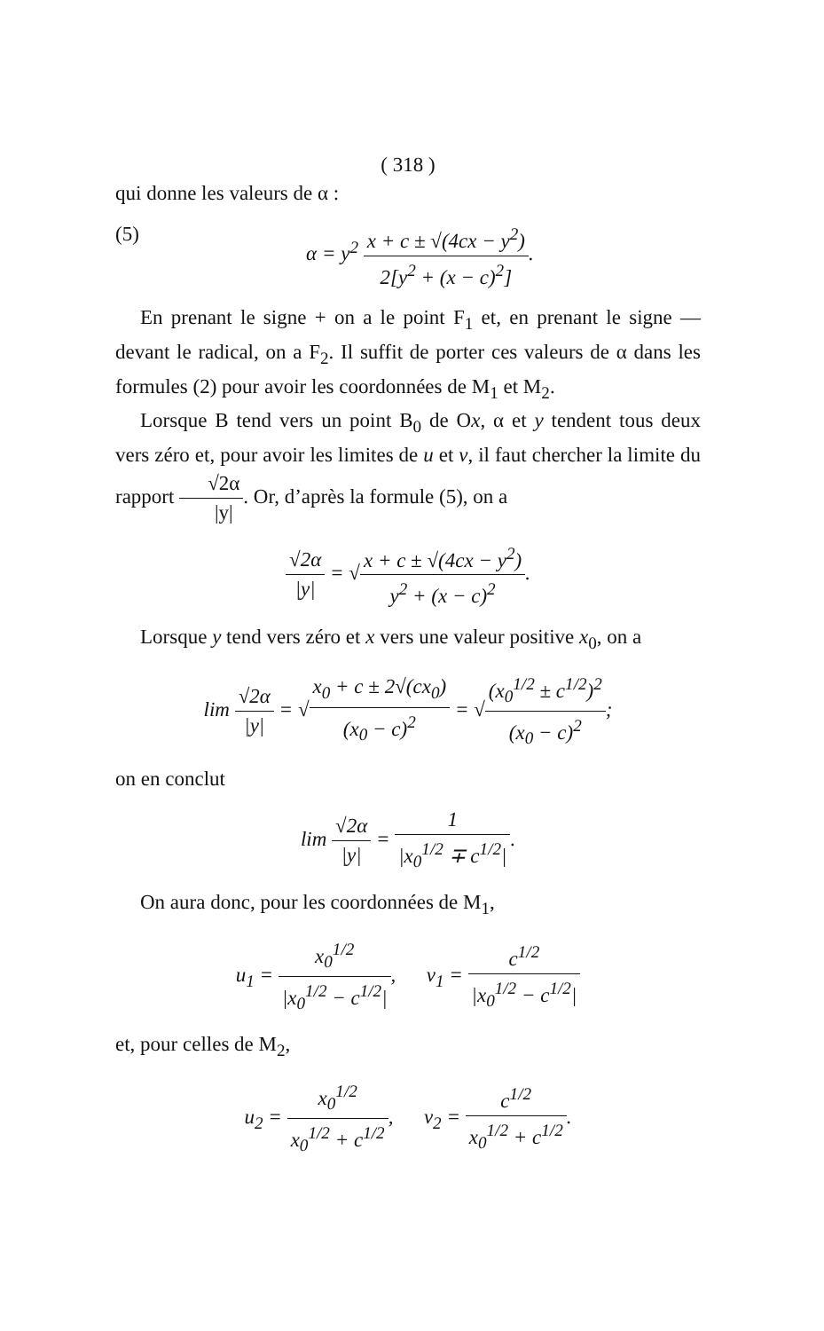( 318 )
qui donne les valeurs de α :
(5) α = y<sup>2</sup> x + c ± √(4cx − y<sup>2</sup>) 2[y<sup>2</sup> + (x − c)<sup>2</sup>].
En prenant le signe + on a le point F<sub>1</sub> et, en prenant le signe — devant le radical, on a F<sub>2</sub>. Il suffit de porter ces valeurs de α dans les formules (2) pour avoir les coordonnées de M<sub>1</sub> et M<sub>2</sub>.
Lorsque B tend vers un point B<sub>0</sub> de Ox, α et y tendent tous deux vers zéro et, pour avoir les limites de u et v, il faut chercher la limite du rapport √2α |y|. Or, d’après la formule (5), on a
√2α |y| = √x + c ± √(4cx − y<sup>2</sup>) y<sup>2</sup> + (x − c)<sup>2</sup>.
Lorsque y tend vers zéro et x vers une valeur positive x<sub>0</sub>, on a
lim √2α |y| = √x<sub>0</sub> + c ± 2√(cx<sub>0</sub>) (x<sub>0</sub> − c)<sup>2</sup> = √(x<sub>0</sub><sup>1/2</sup> ± c<sup>1/2</sup>)<sup>2</sup> (x<sub>0</sub> − c)<sup>2</sup>;
on en conclut
lim √2α |y| = 1 |x<sub>0</sub><sup>1/2</sup> ∓ c<sup>1/2</sup>|.
On aura donc, pour les coordonnées de M<sub>1</sub>,
u<sub>1</sub> = x<sub>0</sub><sup>1/2</sup> |x<sub>0</sub><sup>1/2</sup> − c<sup>1/2</sup>|, v<sub>1</sub> = c<sup>1/2</sup> |x<sub>0</sub><sup>1/2</sup> − c<sup>1/2</sup>|
et, pour celles de M<sub>2</sub>,
u<sub>2</sub> = x<sub>0</sub><sup>1/2</sup> x<sub>0</sub><sup>1/2</sup> + c<sup>1/2</sup>, v<sub>2</sub> = c<sup>1/2</sup> x<sub>0</sub><sup>1/2</sup> + c<sup>1/2</sup>.